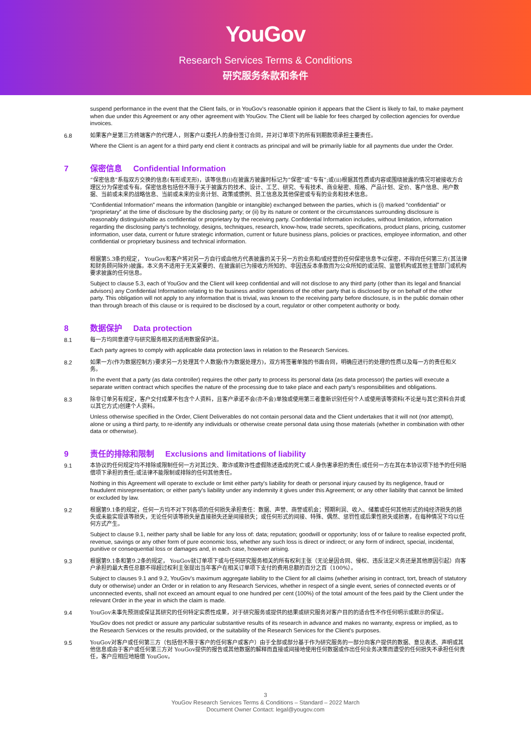YouGov
Research Services Terms & Conditions
研究服务条款和条件
suspend performance in the event that the Client fails, or in YouGov's reasonable opinion it appears that the Client is likely to fail, to make payment when due under this Agreement or any other agreement with YouGov. The Client will be liable for fees charged by collection agencies for overdue invoices.
6.8 如果客户是第三方终端客户的代理人，则客户以委托人的身份签订合同，并对订单项下的所有到期款项承担主要责任。
Where the Client is an agent for a third party end client it contracts as principal and will be primarily liable for all payments due under the Order.
7 保密信息 Confidential Information
“保密信息”系指双方交换的信息(有形或无形)，该等信息(i)在披露方披露时标记为“保密”或“专有”;或(ii)根据其性质或内容或围绕披露的情况可被接收方合理区分为保密或专有。保密信息包括但不限于关于披露方的技术、设计、工艺、研究、专有技术、商业秘密、规格、产品计划、定价、客户信息、用户数据、当前或未来的战略信息、当前或未来的业务计划、政策或惯例、员工信息及其他保密或专有的业务和技术信息。
“Confidential Information” means the information (tangible or intangible) exchanged between the parties, which is (i) marked “confidential” or “proprietary” at the time of disclosure by the disclosing party; or (ii) by its nature or content or the circumstances surrounding disclosure is reasonably distinguishable as confidential or proprietary by the receiving party. Confidential Information includes, without limitation, information regarding the disclosing party's technology, designs, techniques, research, know-how, trade secrets, specifications, product plans, pricing, customer information, user data, current or future strategic information, current or future business plans, policies or practices, employee information, and other confidential or proprietary business and technical information.
根据第5.3条的规定， YouGov和客户将对另一方自行或由他方代表披露的关于另一方的业务和/或经营的任何保密信息予以保密，不得向任何第三方(其法律和财务顾问除外)披露。本义务不适用于无关紧要的、在披露前已为接收方所知的、非因违反本条款而为公众所知的或法院、监管机构或其他主管部门或机构要求披露的任何信息。
Subject to clause 5.3, each of YouGov and the Client will keep confidential and will not disclose to any third party (other than its legal and financial advisors) any Confidential Information relating to the business and/or operations of the other party that is disclosed by or on behalf of the other party. This obligation will not apply to any information that is trivial, was known to the receiving party before disclosure, is in the public domain other than through breach of this clause or is required to be disclosed by a court, regulator or other competent authority or body.
8 数据保护 Data protection
8.1 每一方均同意遵守与研究服务相关的适用数据保护法。
Each party agrees to comply with applicable data protection laws in relation to the Research Services.
8.2 如果一方(作为数据控制方)要求另一方处理其个人数据(作为数据处理方)，双方将签署单独的书面合同，明确应进行的处理的性质以及每一方的责任和义务。
In the event that a party (as data controller) requires the other party to process its personal data (as data processor) the parties will execute a separate written contract which specifies the nature of the processing due to take place and each party's responsibilities and obligations.
8.3 除非订单另有规定，客户交付成果不包含个人资料，且客户承诺不会(亦不会)单独或使用第三者重新识别任何个人或使用该等资料(不论是与其它资料合并或以其它方式)创建个人资料。
Unless otherwise specified in the Order, Client Deliverables do not contain personal data and the Client undertakes that it will not (nor attempt), alone or using a third party, to re-identify any individuals or otherwise create personal data using those materials (whether in combination with other data or otherwise).
9 责任的排除和限制 Exclusions and limitations of liability
9.1 本协议的任何规定均不排除或限制任何一方对其过失、欺诈或欺诈性虚假陈述造成的死亡或人身伤害承担的责任;或任何一方在其在本协议项下给予的任何赔偿项下承担的责任;或法律不能限制或排除的任何其他责任。
Nothing in this Agreement will operate to exclude or limit either party's liability for death or personal injury caused by its negligence, fraud or fraudulent misrepresentation; or either party's liability under any indemnity it gives under this Agreement; or any other liability that cannot be limited or excluded by law.
9.2 根据第9.1条的规定，任何一方均不对下列各项的任何损失承担责任：数据、声誉、商誉或机会；预期利润、收入、储蓄或任何其他形式的纯经济损失的损失或未能实现该等损失，无论任何该等损失是直接损失还是间接损失；或任何形式的间接、特殊、偶然、惩罚性或后果性损失或损害，在每种情况下均以任何方式产生。
Subject to clause 9.1, neither party shall be liable for any loss of: data; reputation; goodwill or opportunity; loss of or failure to realise expected profit, revenue, savings or any other form of pure economic loss, whether any such loss is direct or indirect; or any form of indirect, special, incidental, punitive or consequential loss or damages and, in each case, however arising.
9.3 根据第9.1条和第9.2条的规定， YouGov就订单项下或与任何研究服务相关的所有权利主张（无论是因合同、侵权、违反法定义务还是其他原因引起）向客户承担的最大责任总额不得超过权利主张提出当年客户在相关订单项下支付的费用总额的百分之百（100%）。
Subject to clauses 9.1 and 9.2, YouGov's maximum aggregate liability to the Client for all claims (whether arising in contract, tort, breach of statutory duty or otherwise) under an Order or in relation to any Research Services, whether in respect of a single event, series of connected events or of unconnected events, shall not exceed an amount equal to one hundred per cent (100%) of the total amount of the fees paid by the Client under the relevant Order in the year in which the claim is made.
9.4 YouGov未事先预测或保证其研究的任何特定实质性成果，对于研究服务或提供的结果或研究服务对客户目的的适合性不作任何明示或默示的保证。
YouGov does not predict or assure any particular substantive results of its research in advance and makes no warranty, express or implied, as to the Research Services or the results provided, or the suitability of the Research Services for the Client's purposes.
9.5 YouGov对客户或任何第三方（包括但不限于客户的任何客户或客户）由于全部或部分基于作为研究服务的一部分向客户提供的数据、意见表述、声明或其他信息或由于客户或任何第三方对 YouGov提供的报告或其他数据的解释而直接或间接地使用任何数据或作出任何业务决策而遭受的任何损失不承担任何责任，客户应相应地赔偿 YouGov。
3
YouGov Research Services Terms & Conditions – Standard – 2022 March
Document Owner Contact: legal@yougov.com